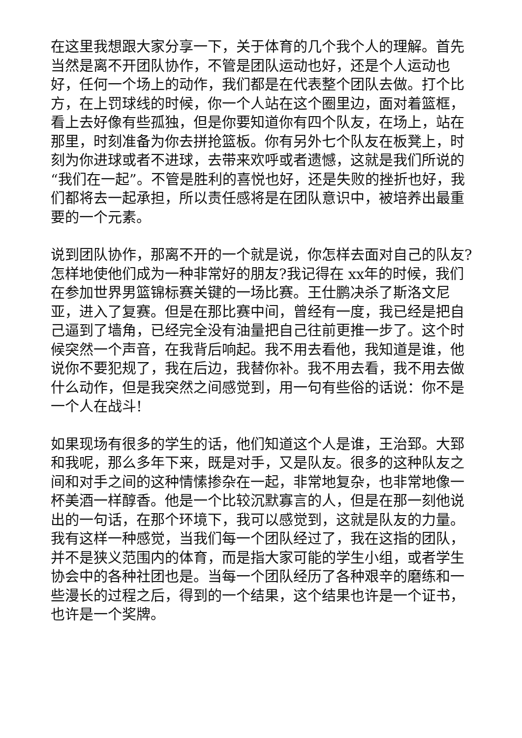在这里我想跟大家分享一下，关于体育的几个我个人的理解。首先当然是离不开团队协作，不管是团队运动也好，还是个人运动也好，任何一个场上的动作，我们都是在代表整个团队去做。打个比方，在上罚球线的时候，你一个人站在这个圈里边，面对着篮框，看上去好像有些孤独，但是你要知道你有四个队友，在场上，站在那里，时刻准备为你去拼抢篮板。你有另外七个队友在板凳上，时刻为你进球或者不进球，去带来欢呼或者遗憾，这就是我们所说的“我们在一起”。不管是胜利的喜悦也好，还是失败的挫折也好，我们都将去一起承担，所以责任感将是在团队意识中，被培养出最重要的一个元素。
说到团队协作，那离不开的一个就是说，你怎样去面对自己的队友?怎样地使他们成为一种非常好的朋友?我记得在 xx年的时候，我们在参加世界男篮锦标赛关键的一场比赛。王仕鹏决杀了斯洛文尼亚，进入了复赛。但是在那比赛中间，曾经有一度，我已经是把自己逼到了墙角，已经完全没有油量把自己往前更推一步了。这个时候突然一个声音，在我背后响起。我不用去看他，我知道是谁，他说你不要犯规了，我在后边，我替你补。我不用去看，我不用去做什么动作，但是我突然之间感觉到，用一句有些俗的话说：你不是一个人在战斗!
如果现场有很多的学生的话，他们知道这个人是谁，王治郅。大郅和我呢，那么多年下来，既是对手，又是队友。很多的这种队友之间和对手之间的这种情愫掺杂在一起，非常地复杂，也非常地像一杯美酒一样醇香。他是一个比较沉默寡言的人，但是在那一刻他说出的一句话，在那个环境下，我可以感觉到，这就是队友的力量。我有这样一种感觉，当我们每一个团队经过了，我在这指的团队，并不是狭义范围内的体育，而是指大家可能的学生小组，或者学生协会中的各种社团也是。当每一个团队经历了各种艰辛的磨练和一些漫长的过程之后，得到的一个结果，这个结果也许是一个证书，也许是一个奖牌。